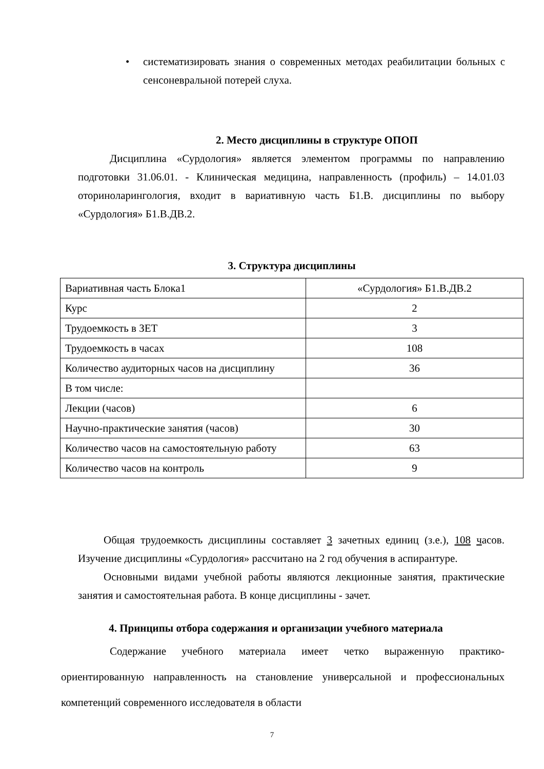• систематизировать знания о современных методах реабилитации больных с сенсоневральной потерей слуха.
2. Место дисциплины в структуре ОПОП
Дисциплина «Сурдология» является элементом программы по направлению подготовки 31.06.01. - Клиническая медицина, направленность (профиль) – 14.01.03 оториноларингология, входит в вариативную часть Б1.В. дисциплины по выбору «Сурдология» Б1.В.ДВ.2.
3. Структура дисциплины
| Вариативная часть Блока1 | «Сурдология» Б1.В.ДВ.2 |
| Курс | 2 |
| Трудоемкость в ЗЕТ | 3 |
| Трудоемкость в часах | 108 |
| Количество аудиторных часов на дисциплину | 36 |
| В том числе: | |
| Лекции (часов) | 6 |
| Научно-практические занятия (часов) | 30 |
| Количество часов на самостоятельную работу | 63 |
| Количество часов на контроль | 9 |
Общая трудоемкость дисциплины составляет 3 зачетных единиц (з.е.), 108 часов. Изучение дисциплины «Сурдология» рассчитано на 2 год обучения в аспирантуре.
Основными видами учебной работы являются лекционные занятия, практические занятия и самостоятельная работа. В конце дисциплины - зачет.
4. Принципы отбора содержания и организации учебного материала
Содержание учебного материала имеет четко выраженную практико-ориентированную направленность на становление универсальной и профессиональных компетенций современного исследователя в области
7